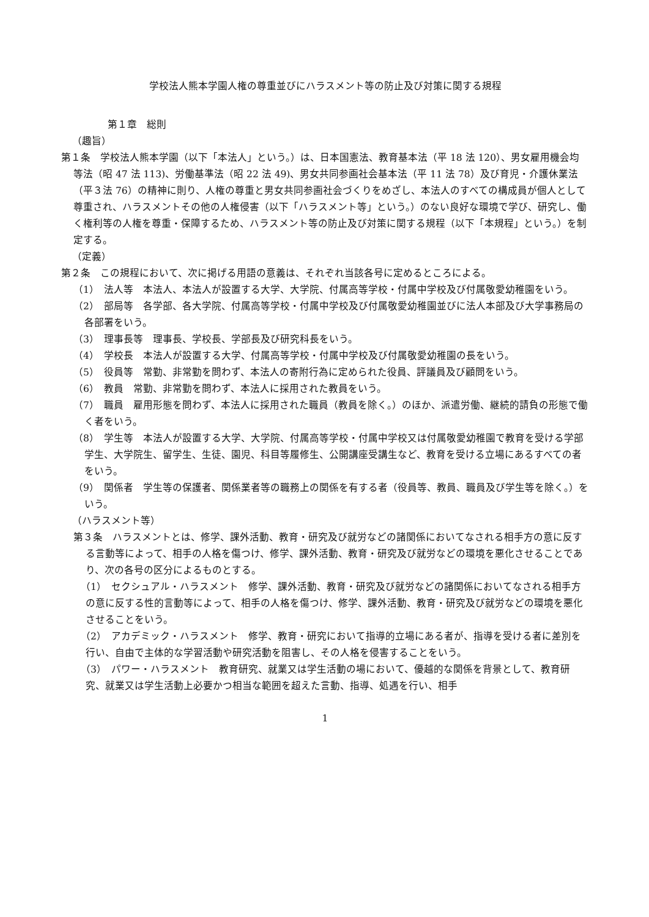学校法人熊本学園人権の尊重並びにハラスメント等の防止及び対策に関する規程
第１章　総則
（趣旨）
第１条　学校法人熊本学園（以下「本法人」という。）は、日本国憲法、教育基本法（平 18 法 120）、男女雇用機会均等法（昭 47 法 113)、労働基準法（昭 22 法 49)、男女共同参画社会基本法（平 11 法 78）及び育児・介護休業法（平３法 76）の精神に則り、人権の尊重と男女共同参画社会づくりをめざし、本法人のすべての構成員が個人として尊重され、ハラスメントその他の人権侵害（以下「ハラスメント等」という。）のない良好な環境で学び、研究し、働く権利等の人権を尊重・保障するため、ハラスメント等の防止及び対策に関する規程（以下「本規程」という。）を制定する。
（定義）
第２条　この規程において、次に掲げる用語の意義は、それぞれ当該各号に定めるところによる。
（1）　法人等　本法人、本法人が設置する大学、大学院、付属高等学校・付属中学校及び付属敬愛幼稚園をいう。
（2）　部局等　各学部、各大学院、付属高等学校・付属中学校及び付属敬愛幼稚園並びに法人本部及び大学事務局の各部署をいう。
（3）　理事長等　理事長、学校長、学部長及び研究科長をいう。
（4）　学校長　本法人が設置する大学、付属高等学校・付属中学校及び付属敬愛幼稚園の長をいう。
（5）　役員等　常勤、非常勤を問わず、本法人の寄附行為に定められた役員、評議員及び顧問をいう。
（6）　教員　常勤、非常勤を問わず、本法人に採用された教員をいう。
（7）　職員　雇用形態を問わず、本法人に採用された職員（教員を除く。）のほか、派遣労働、継続的請負の形態で働く者をいう。
（8）　学生等　本法人が設置する大学、大学院、付属高等学校・付属中学校又は付属敬愛幼稚園で教育を受ける学部学生、大学院生、留学生、生徒、園児、科目等履修生、公開講座受講生など、教育を受ける立場にあるすべての者をいう。
（9）　関係者　学生等の保護者、関係業者等の職務上の関係を有する者（役員等、教員、職員及び学生等を除く。）をいう。
（ハラスメント等）
第３条　ハラスメントとは、修学、課外活動、教育・研究及び就労などの諸関係においてなされる相手方の意に反する言動等によって、相手の人格を傷つけ、修学、課外活動、教育・研究及び就労などの環境を悪化させることであり、次の各号の区分によるものとする。
（1）　セクシュアル・ハラスメント　修学、課外活動、教育・研究及び就労などの諸関係においてなされる相手方の意に反する性的言動等によって、相手の人格を傷つけ、修学、課外活動、教育・研究及び就労などの環境を悪化させることをいう。
（2）　アカデミック・ハラスメント　修学、教育・研究において指導的立場にある者が、指導を受ける者に差別を行い、自由で主体的な学習活動や研究活動を阻害し、その人格を侵害することをいう。
（3）　パワー・ハラスメント　教育研究、就業又は学生活動の場において、優越的な関係を背景として、教育研究、就業又は学生活動上必要かつ相当な範囲を超えた言動、指導、処遇を行い、相手
1